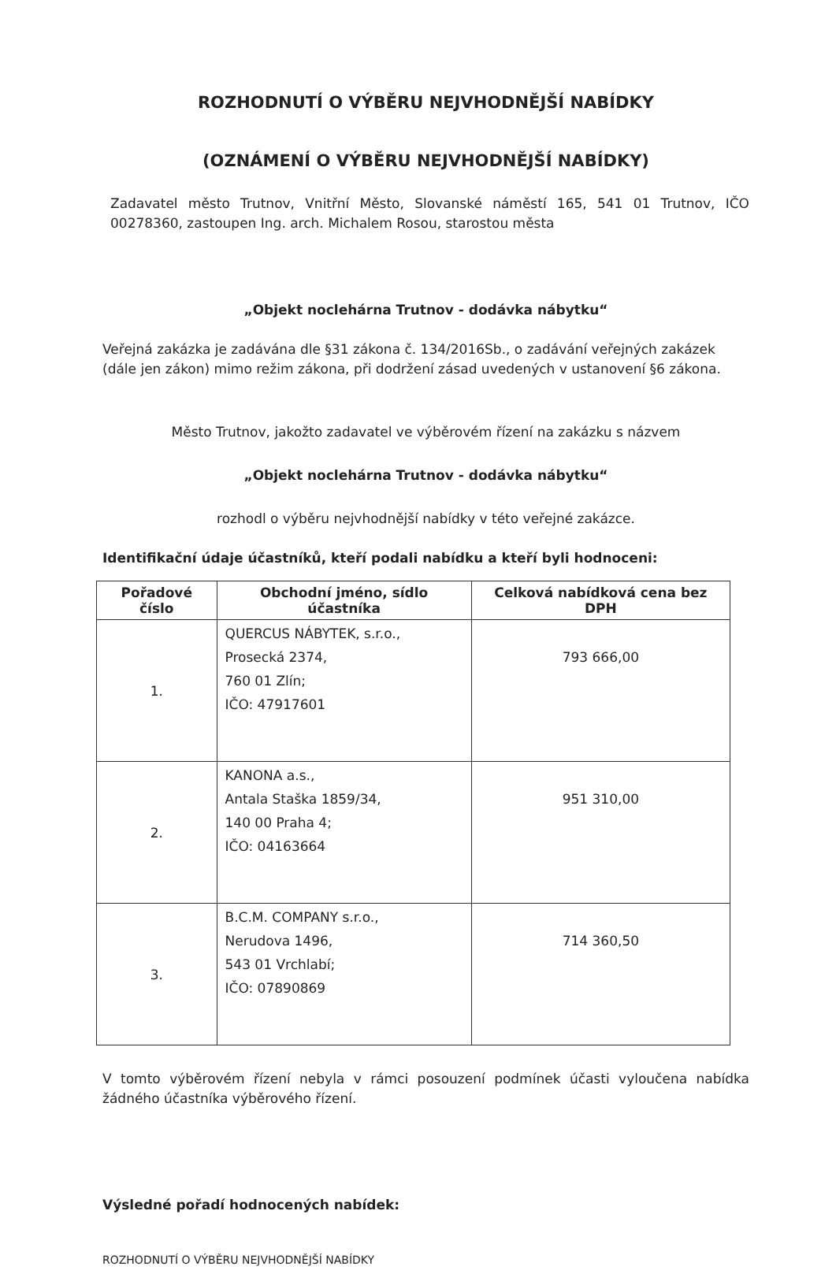ROZHODNUTÍ O VÝBĚRU NEJVHODNĚJŠÍ NABÍDKY
(OZNÁMENÍ O VÝBĚRU NEJVHODNĚJŠÍ NABÍDKY)
Zadavatel město Trutnov, Vnitřní Město, Slovanské náměstí 165, 541 01 Trutnov, IČO 00278360, zastoupen Ing. arch. Michalem Rosou, starostou města
„Objekt noclehárna Trutnov - dodávka nábytku“
Veřejná zakázka je zadávána dle §31 zákona č. 134/2016Sb., o zadávání veřejných zakázek (dále jen zákon) mimo režim zákona, při dodržení zásad uvedených v ustanovení §6 zákona.
Město Trutnov, jakožto zadavatel ve výběrovém řízení na zakázku s názvem
„Objekt noclehárna Trutnov - dodávka nábytku“
rozhodl o výběru nejvhodnější nabídky v této veřejné zakázce.
Identifikační údaje účastníků, kteří podali nabídku a kteří byli hodnoceni:
| Pořadové číslo | Obchodní jméno, sídlo účastníka | Celková nabídková cena bez DPH |
| --- | --- | --- |
| 1. | QUERCUS NÁBYTEK, s.r.o., Prosecká 2374, 760 01 Zlín; IČO: 47917601 | 793 666,00 |
| 2. | KANONA a.s., Antala Staška 1859/34, 140 00 Praha 4; IČO: 04163664 | 951 310,00 |
| 3. | B.C.M. COMPANY s.r.o., Nerudova 1496, 543 01 Vrchlabí; IČO: 07890869 | 714 360,50 |
V tomto výběrovém řízení nebyla v rámci posouzení podmínek účasti vyloučena nabídka žádného účastníka výběrového řízení.
Výsledné pořadí hodnocených nabídek:
ROZHODNUTÍ O VÝBĚRU NEJVHODNĚJŠÍ NABÍDKY